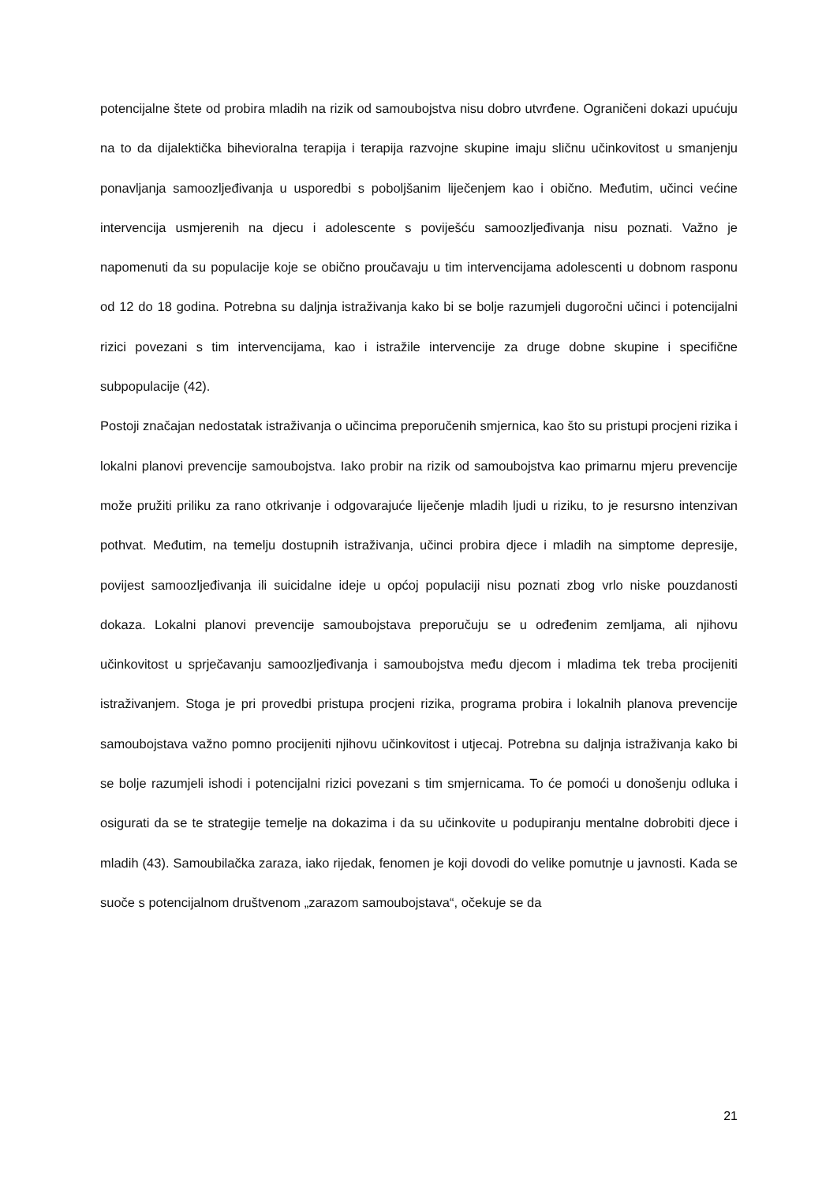potencijalne štete od probira mladih na rizik od samoubojstva nisu dobro utvrđene. Ograničeni dokazi upućuju na to da dijalektička bihevioralna terapija i terapija razvojne skupine imaju sličnu učinkovitost u smanjenju ponavljanja samoozljeđivanja u usporedbi s poboljšanim liječenjem kao i obično. Međutim, učinci većine intervencija usmjerenih na djecu i adolescente s poviješću samoozljeđivanja nisu poznati. Važno je napomenuti da su populacije koje se obično proučavaju u tim intervencijama adolescenti u dobnom rasponu od 12 do 18 godina. Potrebna su daljnja istraživanja kako bi se bolje razumjeli dugoročni učinci i potencijalni rizici povezani s tim intervencijama, kao i istražile intervencije za druge dobne skupine i specifične subpopulacije (42).
Postoji značajan nedostatak istraživanja o učincima preporučenih smjernica, kao što su pristupi procjeni rizika i lokalni planovi prevencije samoubojstva. Iako probir na rizik od samoubojstva kao primarnu mjeru prevencije može pružiti priliku za rano otkrivanje i odgovarajuće liječenje mladih ljudi u riziku, to je resursno intenzivan pothvat. Međutim, na temelju dostupnih istraživanja, učinci probira djece i mladih na simptome depresije, povijest samoozljeđivanja ili suicidalne ideje u općoj populaciji nisu poznati zbog vrlo niske pouzdanosti dokaza. Lokalni planovi prevencije samoubojstava preporučuju se u određenim zemljama, ali njihovu učinkovitost u sprječavanju samoozljeđivanja i samoubojstva među djecom i mladima tek treba procijeniti istraživanjem. Stoga je pri provedbi pristupa procjeni rizika, programa probira i lokalnih planova prevencije samoubojstava važno pomno procijeniti njihovu učinkovitost i utjecaj. Potrebna su daljnja istraživanja kako bi se bolje razumjeli ishodi i potencijalni rizici povezani s tim smjernicama. To će pomoći u donošenju odluka i osigurati da se te strategije temelje na dokazima i da su učinkovite u podupiranju mentalne dobrobiti djece i mladih (43). Samoubilačka zaraza, iako rijedak, fenomen je koji dovodi do velike pomutnje u javnosti. Kada se suoče s potencijalnom društvenom „zarazom samoubojstava“, očekuje se da
21